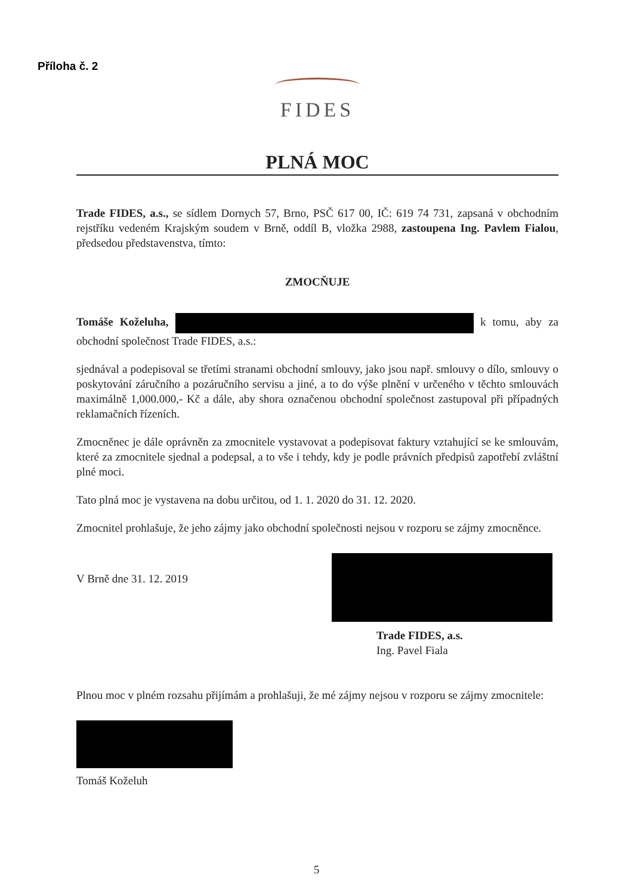Příloha č. 2
FIDES
PLNÁ MOC
Trade FIDES, a.s., se sídlem Dornych 57, Brno, PSČ 617 00, IČ: 619 74 731, zapsaná v obchodním rejstříku vedeném Krajským soudem v Brně, oddíl B, vložka 2988, zastoupena Ing. Pavlem Fialou, předsedou představenstva, tímto:
ZMOCŇUJE
Tomáše Koželuha, k tomu, aby za obchodní společnost Trade FIDES, a.s.:
sjednával a podepisoval se třetími stranami obchodní smlouvy, jako jsou např. smlouvy o dílo, smlouvy o poskytování záručního a pozáručního servisu a jiné, a to do výše plnění v určeného v těchto smlouvách maximálně 1,000.000,- Kč a dále, aby shora označenou obchodní společnost zastupoval při případných reklamačních řízeních.
Zmocněnec je dále oprávněn za zmocnitele vystavovat a podepisovat faktury vztahující se ke smlouvám, které za zmocnitele sjednal a podepsal, a to vše i tehdy, kdy je podle právních předpisů zapotřebí zvláštní plné moci.
Tato plná moc je vystavena na dobu určitou, od 1. 1. 2020 do 31. 12. 2020.
Zmocnitel prohlašuje, že jeho zájmy jako obchodní společnosti nejsou v rozporu se zájmy zmocněnce.
V Brně dne 31. 12. 2019
Trade FIDES, a.s.
Ing. Pavel Fiala
Plnou moc v plném rozsahu přijímám a prohlašuji, že mé zájmy nejsou v rozporu se zájmy zmocnitele:
Tomáš Koželuh
5